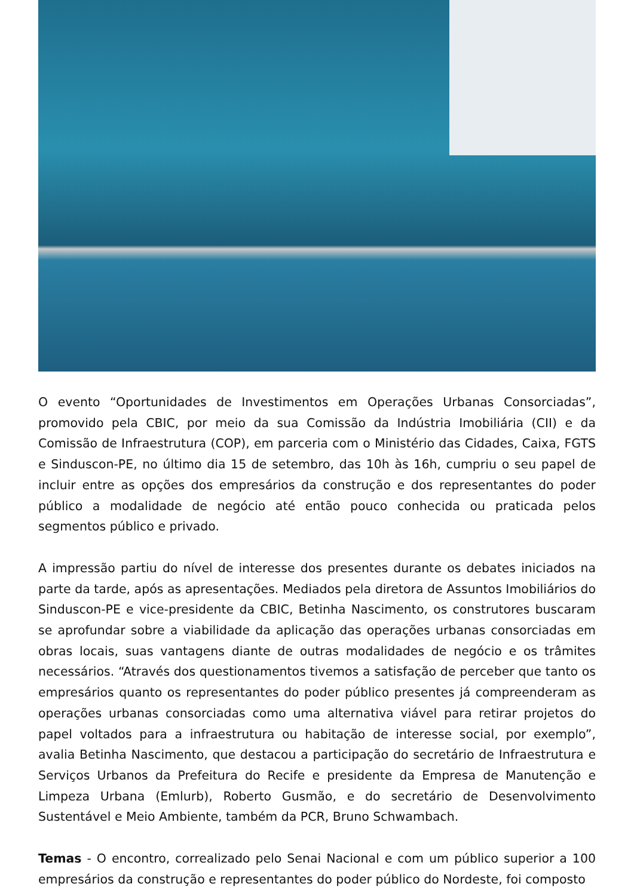O evento “Oportunidades de Investimentos em Operações Urbanas Consorciadas”, promovido pela CBIC, por meio da sua Comissão da Indústria Imobiliária (CII) e da Comissão de Infraestrutura (COP), em parceria com o Ministério das Cidades, Caixa, FGTS e Sinduscon-PE, no último dia 15 de setembro, das 10h às 16h, cumpriu o seu papel de incluir entre as opções dos empresários da construção e dos representantes do poder público a modalidade de negócio até então pouco conhecida ou praticada pelos segmentos público e privado.
A impressão partiu do nível de interesse dos presentes durante os debates iniciados na parte da tarde, após as apresentações. Mediados pela diretora de Assuntos Imobiliários do Sinduscon-PE e vice-presidente da CBIC, Betinha Nascimento, os construtores buscaram se aprofundar sobre a viabilidade da aplicação das operações urbanas consorciadas em obras locais, suas vantagens diante de outras modalidades de negócio e os trâmites necessários. “Através dos questionamentos tivemos a satisfação de perceber que tanto os empresários quanto os representantes do poder público presentes já compreenderam as operações urbanas consorciadas como uma alternativa viável para retirar projetos do papel voltados para a infraestrutura ou habitação de interesse social, por exemplo”, avalia Betinha Nascimento, que destacou a participação do secretário de Infraestrutura e Serviços Urbanos da Prefeitura do Recife e presidente da Empresa de Manutenção e Limpeza Urbana (Emlurb), Roberto Gusmão, e do secretário de Desenvolvimento Sustentável e Meio Ambiente, também da PCR, Bruno Schwambach.
Temas - O encontro, correalizado pelo Senai Nacional e com um público superior a 100 empresários da construção e representantes do poder público do Nordeste, foi composto